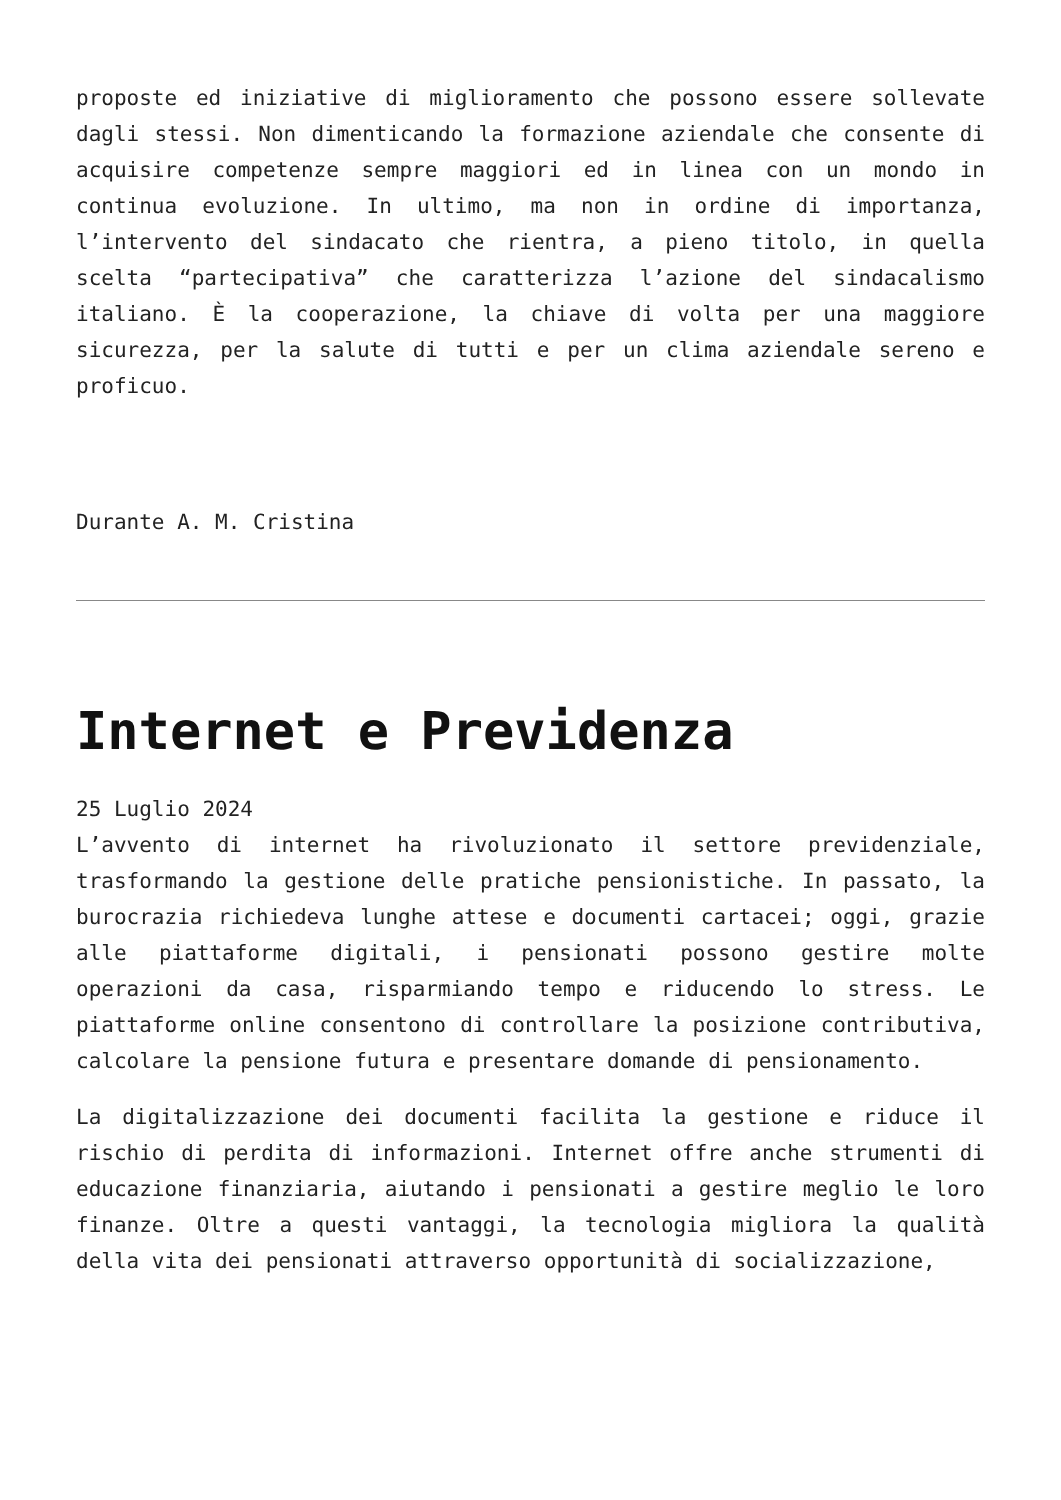proposte ed iniziative di miglioramento che possono essere sollevate dagli stessi. Non dimenticando la formazione aziendale che consente di acquisire competenze sempre maggiori ed in linea con un mondo in continua evoluzione. In ultimo, ma non in ordine di importanza, l’intervento del sindacato che rientra, a pieno titolo, in quella scelta “partecipativa” che caratterizza l’azione del sindacalismo italiano. È la cooperazione, la chiave di volta per una maggiore sicurezza, per la salute di tutti e per un clima aziendale sereno e proficuo.
Durante A. M. Cristina
Internet e Previdenza
25 Luglio 2024
L’avvento di internet ha rivoluzionato il settore previdenziale, trasformando la gestione delle pratiche pensionistiche. In passato, la burocrazia richiedeva lunghe attese e documenti cartacei; oggi, grazie alle piattaforme digitali, i pensionati possono gestire molte operazioni da casa, risparmiando tempo e riducendo lo stress. Le piattaforme online consentono di controllare la posizione contributiva, calcolare la pensione futura e presentare domande di pensionamento.
La digitalizzazione dei documenti facilita la gestione e riduce il rischio di perdita di informazioni. Internet offre anche strumenti di educazione finanziaria, aiutando i pensionati a gestire meglio le loro finanze. Oltre a questi vantaggi, la tecnologia migliora la qualità della vita dei pensionati attraverso opportunità di socializzazione,